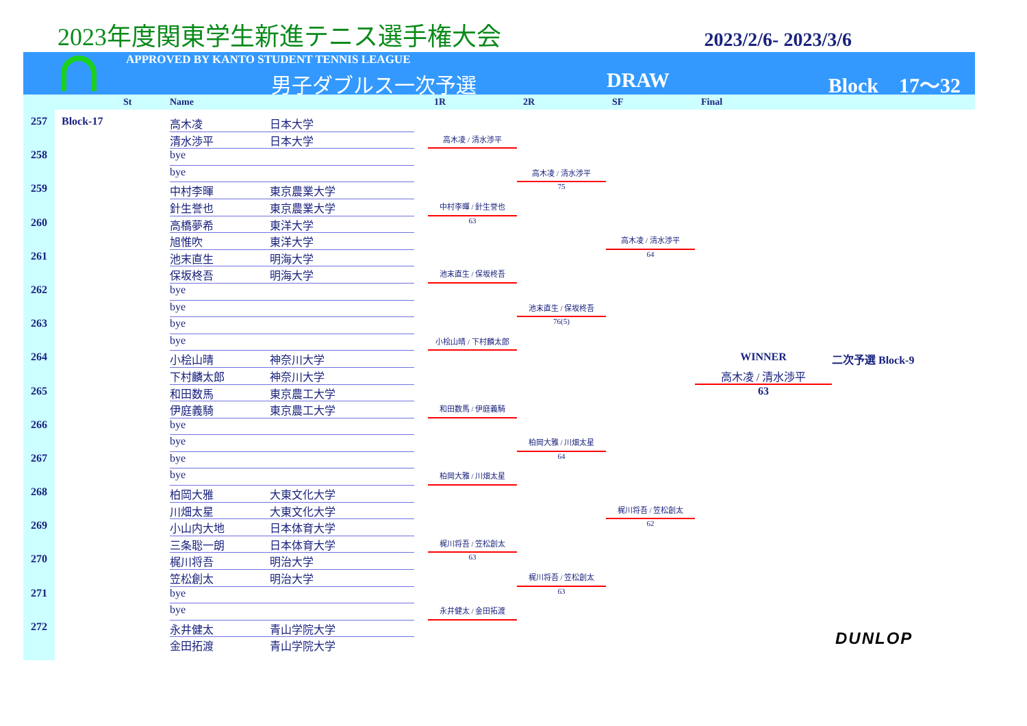2023年度関東学生新進テニス選手権大会
2023/2/6- 2023/3/6
APPROVED BY KANTO STUDENT TENNIS LEAGUE
男子ダブルス一次予選 DRAW Block　17～32
St Name 1R 2R SF Final
257
Block-17
高木凌
日本大学
清水渉平
日本大学
高木凌 / 清水渉平
258
bye
bye
高木凌 / 清水渉平
259
中村李暉
東京農業大学
75
針生誉也
東京農業大学
中村李暉 / 針生誉也
260
高橋夢希
東洋大学
63
旭惟吹
東洋大学
高木凌 / 清水渉平
261
池末直生
明海大学
64
保坂柊吾
明海大学
池末直生 / 保坂柊吾
262
bye
bye
池末直生 / 保坂柊吾
263
bye
76(5)
bye
小桧山晴 / 下村麟太郎
264
小桧山晴
神奈川大学
WINNER
二次予選 Block-9
下村麟太郎
神奈川大学
高木凌 / 清水渉平
265
和田数馬
東京農工大学
63
伊庭義騎
東京農工大学
和田数馬 / 伊庭義騎
266
bye
bye
柏岡大雅 / 川畑太星
267
bye
64
bye
柏岡大雅 / 川畑太星
268
柏岡大雅
大東文化大学
川畑太星
大東文化大学
梶川将吾 / 笠松創太
269
小山内大地
日本体育大学
62
三条聡一朗
日本体育大学
梶川将吾 / 笠松創太
270
梶川将吾
明治大学
63
笠松創太
明治大学
梶川将吾 / 笠松創太
271
bye
63
bye
永井健太 / 金田拓渡
272
永井健太
青山学院大学
金田拓渡
青山学院大学
DUNLOP